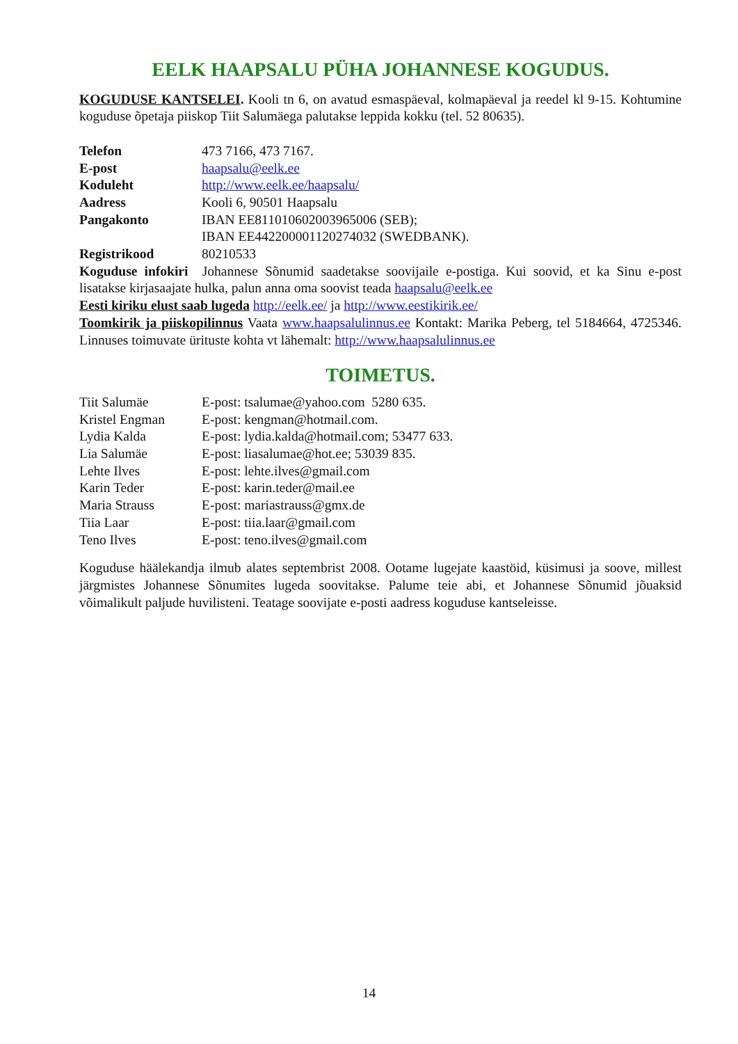EELK HAAPSALU PÜHA JOHANNESE KOGUDUS.
KOGUDUSE KANTSELEI. Kooli tn 6, on avatud esmaspäeval, kolmapäeval ja reedel kl 9-15. Kohtumine koguduse õpetaja piiskop Tiit Salumäega palutakse leppida kokku (tel. 52 80635).
Telefon 473 7166, 473 7167.
E-post haapsalu@eelk.ee
Koduleht http://www.eelk.ee/haapsalu/
Aadress Kooli 6, 90501 Haapsalu
Pangakonto IBAN EE811010602003965006 (SEB);
IBAN EE442200001120274032 (SWEDBANK).
Registrikood 80210533
Koguduse infokiri Johannese Sõnumid saadetakse soovijaile e-postiga. Kui soovid, et ka Sinu e-post lisatakse kirjasaajate hulka, palun anna oma soovist teada haapsalu@eelk.ee
Eesti kiriku elust saab lugeda http://eelk.ee/ ja http://www.eestikirik.ee/
Toomkirik ja piiskopilinnus Vaata www.haapsalulinnus.ee Kontakt: Marika Peberg, tel 5184664, 4725346. Linnuses toimuvate ürituste kohta vt lähemalt: http://www.haapsalulinnus.ee
TOIMETUS.
Tiit Salumäe E-post: tsalumae@yahoo.com 5280 635.
Kristel Engman E-post: kengman@hotmail.com.
Lydia Kalda E-post: lydia.kalda@hotmail.com; 53477 633.
Lia Salumäe E-post: liasalumae@hot.ee; 53039 835.
Lehte Ilves E-post: lehte.ilves@gmail.com
Karin Teder E-post: karin.teder@mail.ee
Maria Strauss E-post: mariastrauss@gmx.de
Tiia Laar E-post: tiia.laar@gmail.com
Teno Ilves E-post: teno.ilves@gmail.com
Koguduse häälekandja ilmub alates septembrist 2008. Ootame lugejate kaastöid, küsimusi ja soove, millest järgmistes Johannese Sõnumites lugeda soovitakse. Palume teie abi, et Johannese Sõnumid jõuaksid võimalikult paljude huvilisteni. Teatage soovijate e-posti aadress koguduse kantseleisse.
14